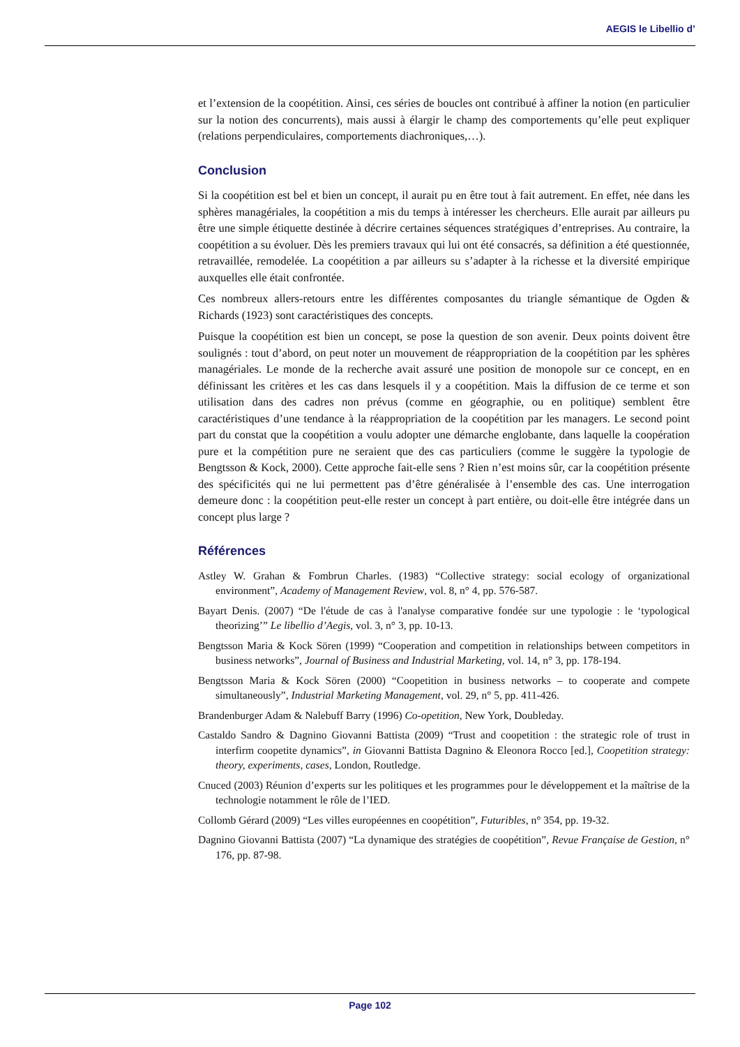AEGIS le Libellio d’
et l’extension de la coopétition. Ainsi, ces séries de boucles ont contribué à affiner la notion (en particulier sur la notion des concurrents), mais aussi à élargir le champ des comportements qu’elle peut expliquer (relations perpendiculaires, comportements diachroniques,…).
Conclusion
Si la coopétition est bel et bien un concept, il aurait pu en être tout à fait autrement. En effet, née dans les sphères managériales, la coopétition a mis du temps à intéresser les chercheurs. Elle aurait par ailleurs pu être une simple étiquette destinée à décrire certaines séquences stratégiques d’entreprises. Au contraire, la coopétition a su évoluer. Dès les premiers travaux qui lui ont été consacrés, sa définition a été questionnée, retravaillée, remodelée. La coopétition a par ailleurs su s’adapter à la richesse et la diversité empirique auxquelles elle était confrontée.
Ces nombreux allers-retours entre les différentes composantes du triangle sémantique de Ogden & Richards (1923) sont caractéristiques des concepts.
Puisque la coopétition est bien un concept, se pose la question de son avenir. Deux points doivent être soulignés : tout d’abord, on peut noter un mouvement de réappropriation de la coopétition par les sphères managériales. Le monde de la recherche avait assuré une position de monopole sur ce concept, en en définissant les critères et les cas dans lesquels il y a coopétition. Mais la diffusion de ce terme et son utilisation dans des cadres non prévus (comme en géographie, ou en politique) semblent être caractéristiques d’une tendance à la réappropriation de la coopétition par les managers. Le second point part du constat que la coopétition a voulu adopter une démarche englobante, dans laquelle la coopération pure et la compétition pure ne seraient que des cas particuliers (comme le suggère la typologie de Bengtsson & Kock, 2000). Cette approche fait-elle sens ? Rien n’est moins sûr, car la coopétition présente des spécificités qui ne lui permettent pas d’être généralisée à l’ensemble des cas. Une interrogation demeure donc : la coopétition peut-elle rester un concept à part entière, ou doit-elle être intégrée dans un concept plus large ?
Références
Astley W. Grahan & Fombrun Charles. (1983) “Collective strategy: social ecology of organizational environment”, Academy of Management Review, vol. 8, n° 4, pp. 576-587.
Bayart Denis. (2007) “De l'étude de cas à l'analyse comparative fondée sur une typologie : le ‘typological theorizing’” Le libellio d’Aegis, vol. 3, n° 3, pp. 10-13.
Bengtsson Maria & Kock Sören (1999) “Cooperation and competition in relationships between competitors in business networks”, Journal of Business and Industrial Marketing, vol. 14, n° 3, pp. 178-194.
Bengtsson Maria & Kock Sören (2000) “Coopetition in business networks – to cooperate and compete simultaneously”, Industrial Marketing Management, vol. 29, n° 5, pp. 411-426.
Brandenburger Adam & Nalebuff Barry (1996) Co-opetition, New York, Doubleday.
Castaldo Sandro & Dagnino Giovanni Battista (2009) “Trust and coopetition : the strategic role of trust in interfirm coopetite dynamics”, in Giovanni Battista Dagnino & Eleonora Rocco [ed.], Coopetition strategy: theory, experiments, cases, London, Routledge.
Cnuced (2003) Réunion d’experts sur les politiques et les programmes pour le développement et la maîtrise de la technologie notamment le rôle de l’IED.
Collomb Gérard (2009) “Les villes européennes en coopétition”, Futuribles, n° 354, pp. 19-32.
Dagnino Giovanni Battista (2007) “La dynamique des stratégies de coopétition”, Revue Française de Gestion, n° 176, pp. 87-98.
Page 102